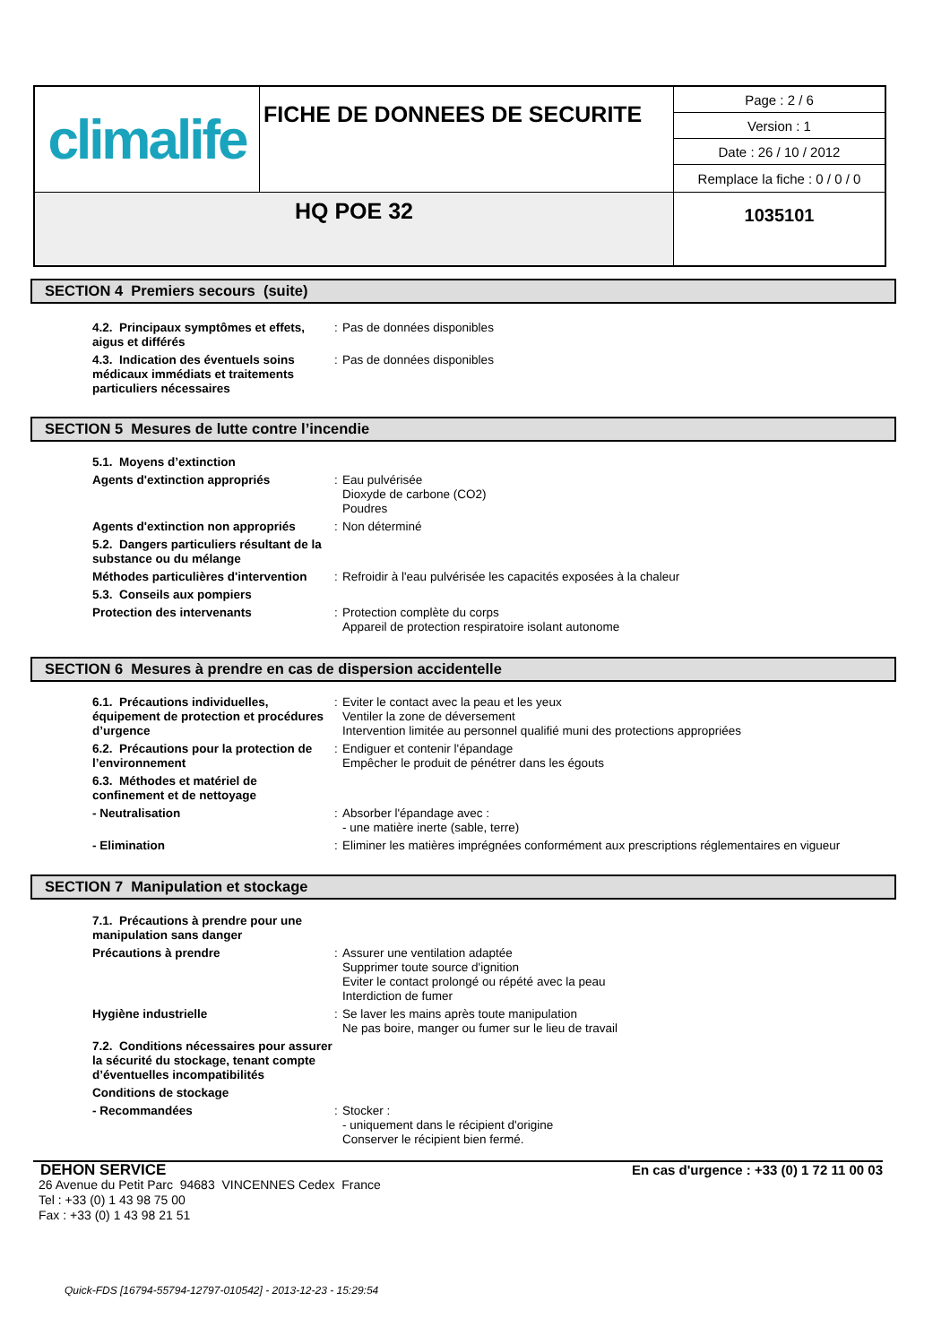| climalife | FICHE DE DONNEES DE SECURITE | Page : 2 / 6 |
| | | Version : 1 |
| | | Date : 26 / 10 / 2012 |
| | | Remplace la fiche : 0 / 0 / 0 |
| HQ POE 32 | | 1035101 |
SECTION 4 Premiers secours (suite)
4.2. Principaux symptômes et effets, aigus et différés
: Pas de données disponibles
4.3. Indication des éventuels soins médicaux immédiats et traitements particuliers nécessaires
: Pas de données disponibles
SECTION 5 Mesures de lutte contre l’incendie
5.1. Moyens d’extinction
Agents d'extinction appropriés : Eau pulvérisée
Dioxyde de carbone (CO2)
Poudres
Agents d'extinction non appropriés
: Non déterminé
5.2. Dangers particuliers résultant de la substance ou du mélange
Méthodes particulières d'intervention
: Refroidir à l'eau pulvérisée les capacités exposées à la chaleur
5.3. Conseils aux pompiers
Protection des intervenants : Protection complète du corps
Appareil de protection respiratoire isolant autonome
SECTION 6 Mesures à prendre en cas de dispersion accidentelle
6.1. Précautions individuelles, équipement de protection et procédures d’urgence
: Eviter le contact avec la peau et les yeux
Ventiler la zone de déversement
Intervention limitée au personnel qualifié muni des protections appropriées
6.2. Précautions pour la protection de l’environnement
: Endiguer et contenir l'épandage
Empêcher le produit de pénétrer dans les égouts
6.3. Méthodes et matériel de confinement et de nettoyage
- Neutralisation : Absorber l'épandage avec :
- une matière inerte (sable, terre)
- Elimination : Eliminer les matières imprégnées conformément aux prescriptions réglementaires en vigueur
SECTION 7 Manipulation et stockage
7.1. Précautions à prendre pour une manipulation sans danger
Précautions à prendre : Assurer une ventilation adaptée
Supprimer toute source d'ignition
Eviter le contact prolongé ou répété avec la peau
Interdiction de fumer
Hygiène industrielle : Se laver les mains après toute manipulation
Ne pas boire, manger ou fumer sur le lieu de travail
7.2. Conditions nécessaires pour assurer la sécurité du stockage, tenant compte d’éventuelles incompatibilités
Conditions de stockage
- Recommandées : Stocker :
- uniquement dans le récipient d'origine
Conserver le récipient bien fermé.
DEHON SERVICE En cas d'urgence : +33 (0) 1 72 11 00 03
26 Avenue du Petit Parc 94683 VINCENNES Cedex France
Tel : +33 (0) 1 43 98 75 00
Fax : +33 (0) 1 43 98 21 51
Quick-FDS [16794-55794-12797-010542] - 2013-12-23 - 15:29:54